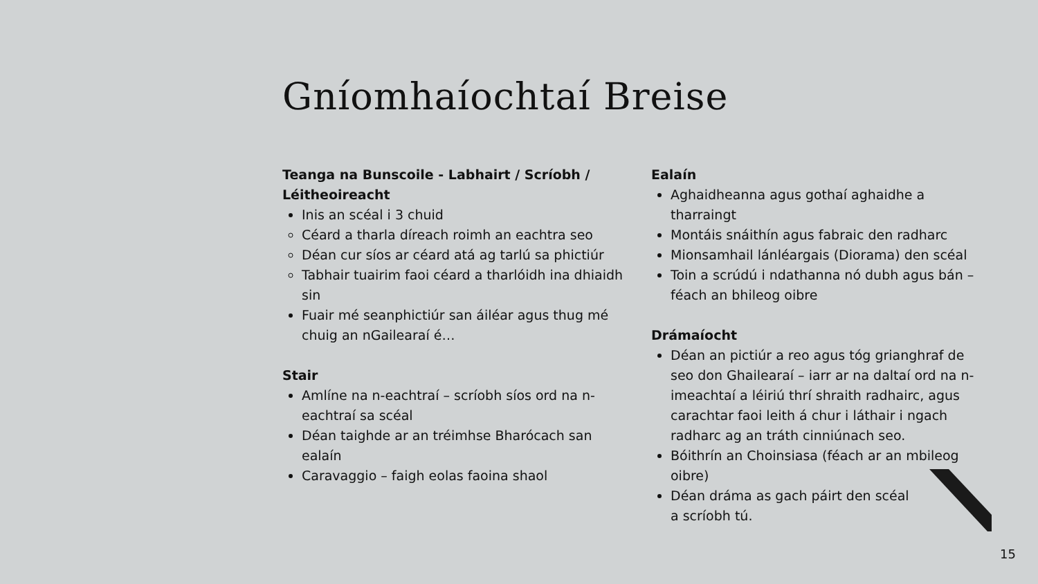Gníomhaíochtaí Breise
Teanga na Bunscoile - Labhairt / Scríobh / Léitheoireacht
Inis an scéal i 3 chuid
Céard a tharla díreach roimh an eachtra seo
Déan cur síos ar céard atá ag tarlú sa phictiúr
Tabhair tuairim faoi céard a tharlóidh ina dhiaidh sin
Fuair mé seanphictiúr san áiléar agus thug mé chuig an nGailearaí é…
Stair
Amlíne na n-eachtraí – scríobh síos ord na n-eachtraí sa scéal
Déan taighde ar an tréimhse Bharócach san ealaín
Caravaggio – faigh eolas faoina shaol
Ealaín
Aghaidheanna agus gothaí aghaidhe a tharraingt
Montáis snáithín agus fabraic den radharc
Mionsamhail lánléargais (Diorama) den scéal
Toin a scrúdú i ndathanna nó dubh agus bán – féach an bhileog oibre
Drámaíocht
Déan an pictiúr a reo agus tóg grianghraf de seo don Ghailearaí – iarr ar na daltaí ord na n-imeachtaí a léiriú thrí shraith radhairc, agus carachtar faoi leith á chur i láthair i ngach radharc ag an tráth cinniúnach seo.
Bóithrín an Choinsiasa (féach ar an mbileog oibre)
Déan dráma as gach páirt den scéal
a scríobh tú.
15